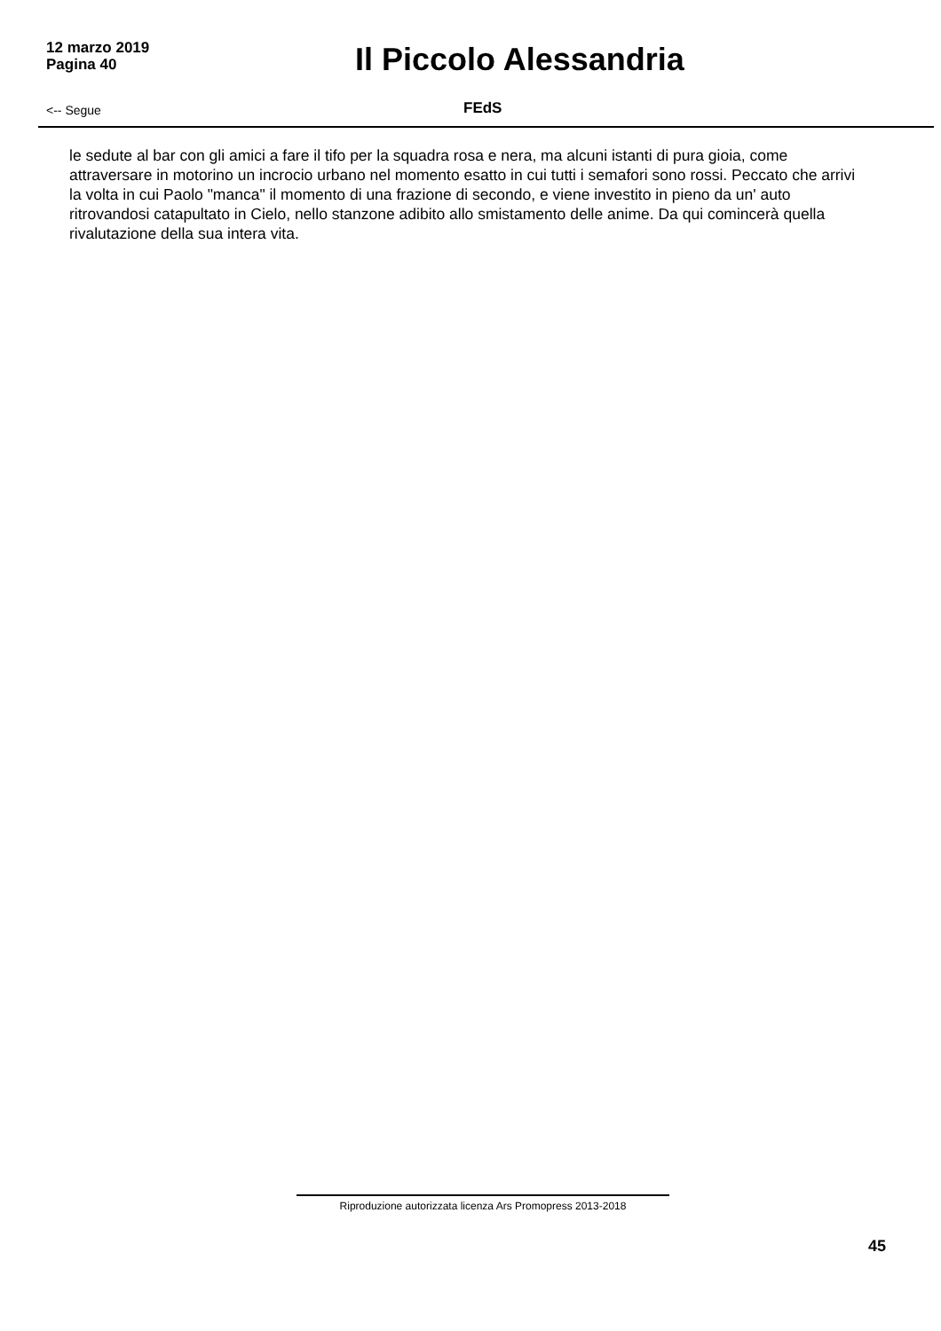12 marzo 2019
Pagina 40
Il Piccolo Alessandria
<-- Segue
FEdS
le sedute al bar con gli amici a fare il tifo per la squadra rosa e nera, ma alcuni istanti di pura gioia, come attraversare in motorino un incrocio urbano nel momento esatto in cui tutti i semafori sono rossi. Peccato che arrivi la volta in cui Paolo "manca" il momento di una frazione di secondo, e viene investito in pieno da un' auto ritrovandosi catapultato in Cielo, nello stanzone adibito allo smistamento delle anime. Da qui comincerà quella rivalutazione della sua intera vita.
Riproduzione autorizzata licenza Ars Promopress 2013-2018
45